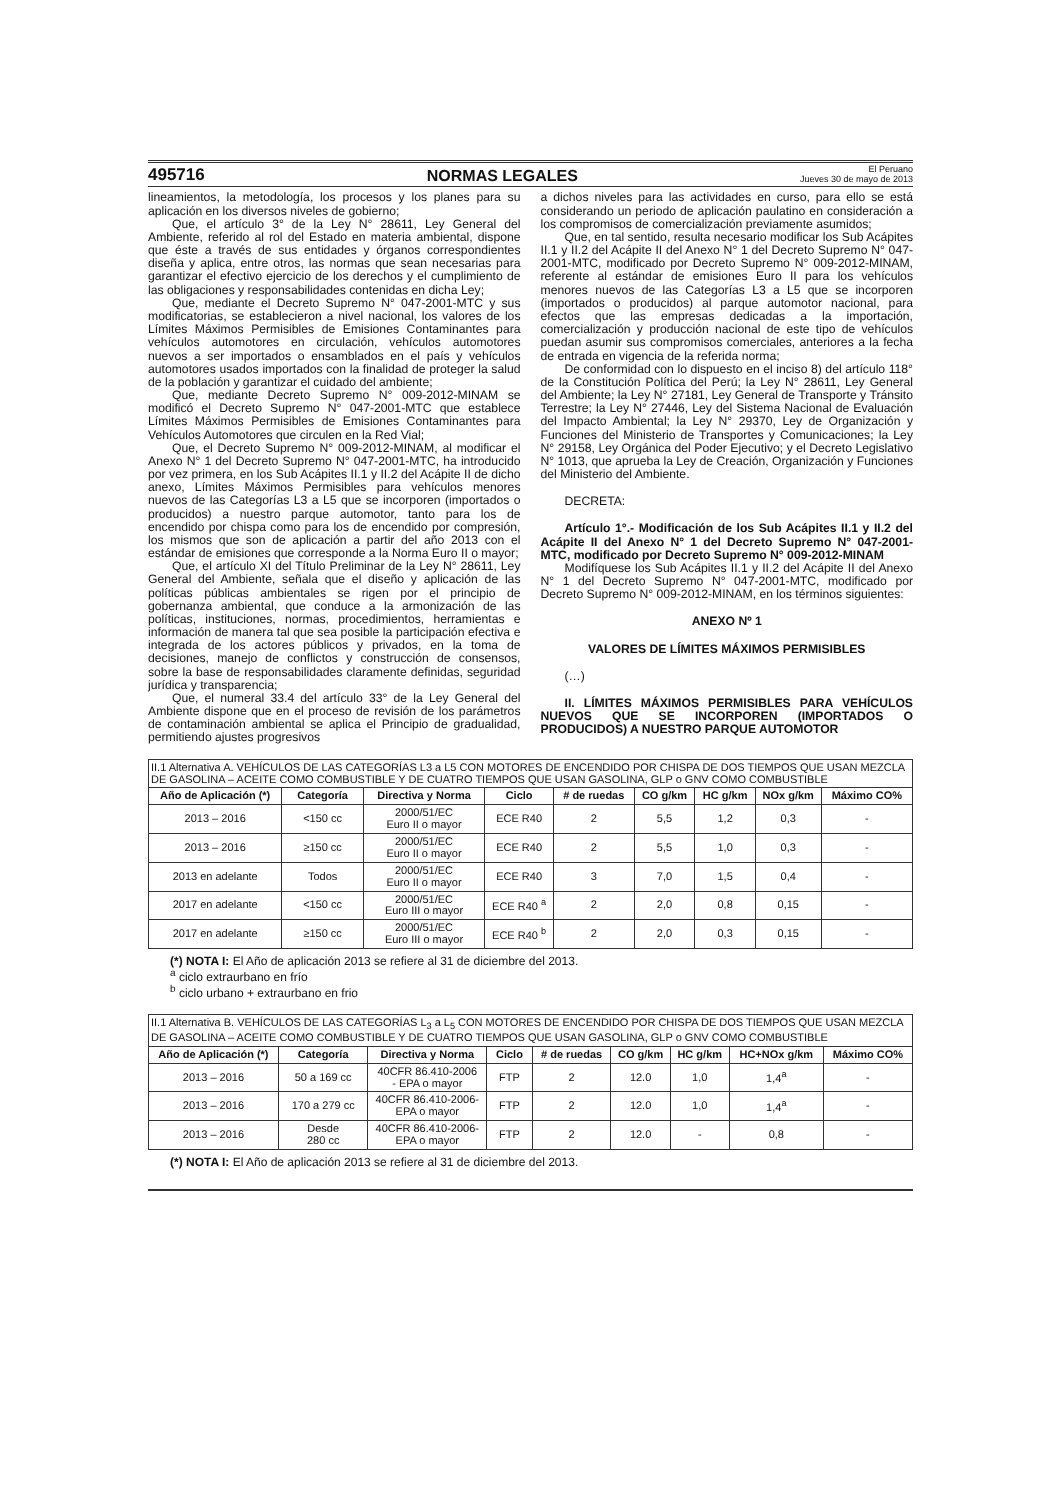495716 NORMAS LEGALES El Peruano
Jueves 30 de mayo de 2013
lineamientos, la metodología, los procesos y los planes para su aplicación en los diversos niveles de gobierno;
Que, el artículo 3° de la Ley N° 28611, Ley General del Ambiente, referido al rol del Estado en materia ambiental, dispone que éste a través de sus entidades y órganos correspondientes diseña y aplica, entre otros, las normas que sean necesarias para garantizar el efectivo ejercicio de los derechos y el cumplimiento de las obligaciones y responsabilidades contenidas en dicha Ley;
Que, mediante el Decreto Supremo N° 047-2001-MTC y sus modificatorias, se establecieron a nivel nacional, los valores de los Límites Máximos Permisibles de Emisiones Contaminantes para vehículos automotores en circulación, vehículos automotores nuevos a ser importados o ensamblados en el país y vehículos automotores usados importados con la finalidad de proteger la salud de la población y garantizar el cuidado del ambiente;
Que, mediante Decreto Supremo N° 009-2012-MINAM se modificó el Decreto Supremo N° 047-2001-MTC que establece Límites Máximos Permisibles de Emisiones Contaminantes para Vehículos Automotores que circulen en la Red Vial;
Que, el Decreto Supremo N° 009-2012-MINAM, al modificar el Anexo N° 1 del Decreto Supremo N° 047-2001-MTC, ha introducido por vez primera, en los Sub Acápites II.1 y II.2 del Acápite II de dicho anexo, Límites Máximos Permisibles para vehículos menores nuevos de las Categorías L3 a L5 que se incorporen (importados o producidos) a nuestro parque automotor, tanto para los de encendido por chispa como para los de encendido por compresión, los mismos que son de aplicación a partir del año 2013 con el estándar de emisiones que corresponde a la Norma Euro II o mayor;
Que, el artículo XI del Título Preliminar de la Ley N° 28611, Ley General del Ambiente, señala que el diseño y aplicación de las políticas públicas ambientales se rigen por el principio de gobernanza ambiental, que conduce a la armonización de las políticas, instituciones, normas, procedimientos, herramientas e información de manera tal que sea posible la participación efectiva e integrada de los actores públicos y privados, en la toma de decisiones, manejo de conflictos y construcción de consensos, sobre la base de responsabilidades claramente definidas, seguridad jurídica y transparencia;
Que, el numeral 33.4 del artículo 33° de la Ley General del Ambiente dispone que en el proceso de revisión de los parámetros de contaminación ambiental se aplica el Principio de gradualidad, permitiendo ajustes progresivos
a dichos niveles para las actividades en curso, para ello se está considerando un periodo de aplicación paulatino en consideración a los compromisos de comercialización previamente asumidos;
Que, en tal sentido, resulta necesario modificar los Sub Acápites II.1 y II.2 del Acápite II del Anexo N° 1 del Decreto Supremo N° 047-2001-MTC, modificado por Decreto Supremo N° 009-2012-MINAM, referente al estándar de emisiones Euro II para los vehículos menores nuevos de las Categorías L3 a L5 que se incorporen (importados o producidos) al parque automotor nacional, para efectos que las empresas dedicadas a la importación, comercialización y producción nacional de este tipo de vehículos puedan asumir sus compromisos comerciales, anteriores a la fecha de entrada en vigencia de la referida norma;
De conformidad con lo dispuesto en el inciso 8) del artículo 118° de la Constitución Política del Perú; la Ley N° 28611, Ley General del Ambiente; la Ley N° 27181, Ley General de Transporte y Tránsito Terrestre; la Ley N° 27446, Ley del Sistema Nacional de Evaluación del Impacto Ambiental; la Ley N° 29370, Ley de Organización y Funciones del Ministerio de Transportes y Comunicaciones; la Ley N° 29158, Ley Orgánica del Poder Ejecutivo; y el Decreto Legislativo N° 1013, que aprueba la Ley de Creación, Organización y Funciones del Ministerio del Ambiente.
DECRETA:
Artículo 1°.- Modificación de los Sub Acápites II.1 y II.2 del Acápite II del Anexo N° 1 del Decreto Supremo N° 047-2001-MTC, modificado por Decreto Supremo N° 009-2012-MINAM
Modifíquese los Sub Acápites II.1 y II.2 del Acápite II del Anexo N° 1 del Decreto Supremo N° 047-2001-MTC, modificado por Decreto Supremo N° 009-2012-MINAM, en los términos siguientes:
ANEXO Nº 1
VALORES DE LÍMITES MÁXIMOS PERMISIBLES
(…)
II. LÍMITES MÁXIMOS PERMISIBLES PARA VEHÍCULOS NUEVOS QUE SE INCORPOREN (IMPORTADOS O PRODUCIDOS) A NUESTRO PARQUE AUTOMOTOR
| II.1 Alternativa A. VEHÍCULOS DE LAS CATEGORÍAS L3 a L5 CON MOTORES DE ENCENDIDO POR CHISPA DE DOS TIEMPOS QUE USAN MEZCLA DE GASOLINA – ACEITE COMO COMBUSTIBLE Y DE CUATRO TIEMPOS QUE USAN GASOLINA, GLP o GNV COMO COMBUSTIBLE | | | | | | | | |
| Año de Aplicación (*) | Categoría | Directiva y Norma | Ciclo | # de ruedas | CO g/km | HC g/km | NOx g/km | Máximo CO% |
| 2013 – 2016 | <150 cc | 2000/51/EC Euro II o mayor | ECE R40 | 2 | 5,5 | 1,2 | 0,3 | - |
| 2013 – 2016 | ≥150 cc | 2000/51/EC Euro II o mayor | ECE R40 | 2 | 5,5 | 1,0 | 0,3 | - |
| 2013 en adelante | Todos | 2000/51/EC Euro II o mayor | ECE R40 | 3 | 7,0 | 1,5 | 0,4 | - |
| 2017 en adelante | <150 cc | 2000/51/EC Euro III o mayor | ECE R40 <sup>a</sup> | 2 | 2,0 | 0,8 | 0,15 | - |
| 2017 en adelante | ≥150 cc | 2000/51/EC Euro III o mayor | ECE R40 <sup>b</sup> | 2 | 2,0 | 0,3 | 0,15 | - |
(*) NOTA I: El Año de aplicación 2013 se refiere al 31 de diciembre del 2013.
<sup>a</sup> ciclo extraurbano en frío
<sup>b</sup> ciclo urbano + extraurbano en frio
| II.1 Alternativa B. VEHÍCULOS DE LAS CATEGORÍAS L<sub>3</sub> a L<sub>5</sub> CON MOTORES DE ENCENDIDO POR CHISPA DE DOS TIEMPOS QUE USAN MEZCLA DE GASOLINA – ACEITE COMO COMBUSTIBLE Y DE CUATRO TIEMPOS QUE USAN GASOLINA, GLP o GNV COMO COMBUSTIBLE | | | | | | | | |
| Año de Aplicación (*) | Categoría | Directiva y Norma | Ciclo | # de ruedas | CO g/km | HC g/km | HC+NOx g/km | Máximo CO% |
| 2013 – 2016 | 50 a 169 cc | 40CFR 86.410-2006 - EPA o mayor | FTP | 2 | 12.0 | 1,0 | 1,4<sup>a</sup> | - |
| 2013 – 2016 | 170 a 279 cc | 40CFR 86.410-2006- EPA o mayor | FTP | 2 | 12.0 | 1,0 | 1,4<sup>a</sup> | - |
| 2013 – 2016 | Desde 280 cc | 40CFR 86.410-2006- EPA o mayor | FTP | 2 | 12.0 | - | 0,8 | - |
(*) NOTA I: El Año de aplicación 2013 se refiere al 31 de diciembre del 2013.